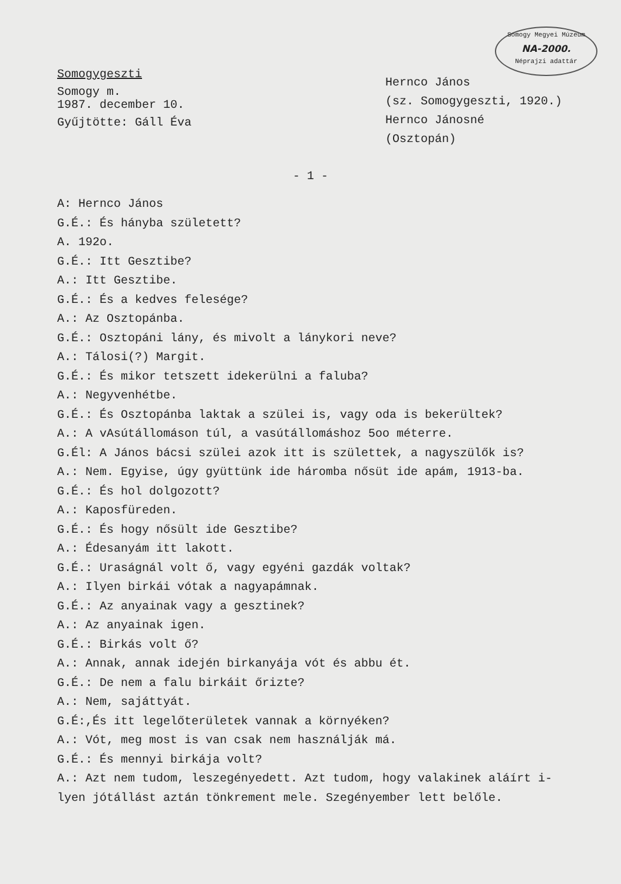Somogy Megyei Múzeum
NA-2000.
Néprajzi adattár
Somogygeszti
Somogy m.
1987. december 10.
Gyűjtötte: Gáll Éva
Hernco János
(sz. Somogygeszti, 1920.)
Hernco Jánosné
(Osztopán)
- 1 -
A: Hernco János
G.É.: És hányba született?
A. 192o.
G.É.: Itt Gesztibe?
A.: Itt Gesztibe.
G.É.: És a kedves felesége?
A.: Az Osztopánba.
G.É.: Osztopáni lány, és mivolt a lánykori neve?
A.: Tálosi(?) Margit.
G.É.: És mikor tetszett idekerülni a faluba?
A.: Negyvenhétbe.
G.É.: És Osztopánba laktak a szülei is, vagy oda is bekerültek?
A.: A vAsútállomáson túl, a vasútállomáshoz 5oo méterre.
G.Él: A János bácsi szülei azok itt is születtek, a nagyszülők is?
A.: Nem. Egyise, úgy gyüttünk ide háromba nősüt ide apám, 1913-ba.
G.É.: És hol dolgozott?
A.: Kaposfüreden.
G.É.: És hogy nősült ide Gesztibe?
A.: Édesanyám itt lakott.
G.É.: Uraságnál volt ő, vagy egyéni gazdák voltak?
A.: Ilyen birkái vótak a nagyapámnak.
G.É.: Az anyainak vagy a gesztinek?
A.: Az anyainak igen.
G.É.: Birkás volt ő?
A.: Annak, annak idején birkanyája vót és abbu ét.
G.É.: De nem a falu birkáit őrizte?
A.: Nem, sajáttyát.
G.É:,És itt legelőterületek vannak a környéken?
A.: Vót, meg most is van csak nem használják má.
G.É.: És mennyi birkája volt?
A.: Azt nem tudom, leszegényedett. Azt tudom, hogy valakinek aláírt i-
lyen jótállást aztán tönkrement mele. Szegényember lett belőle.